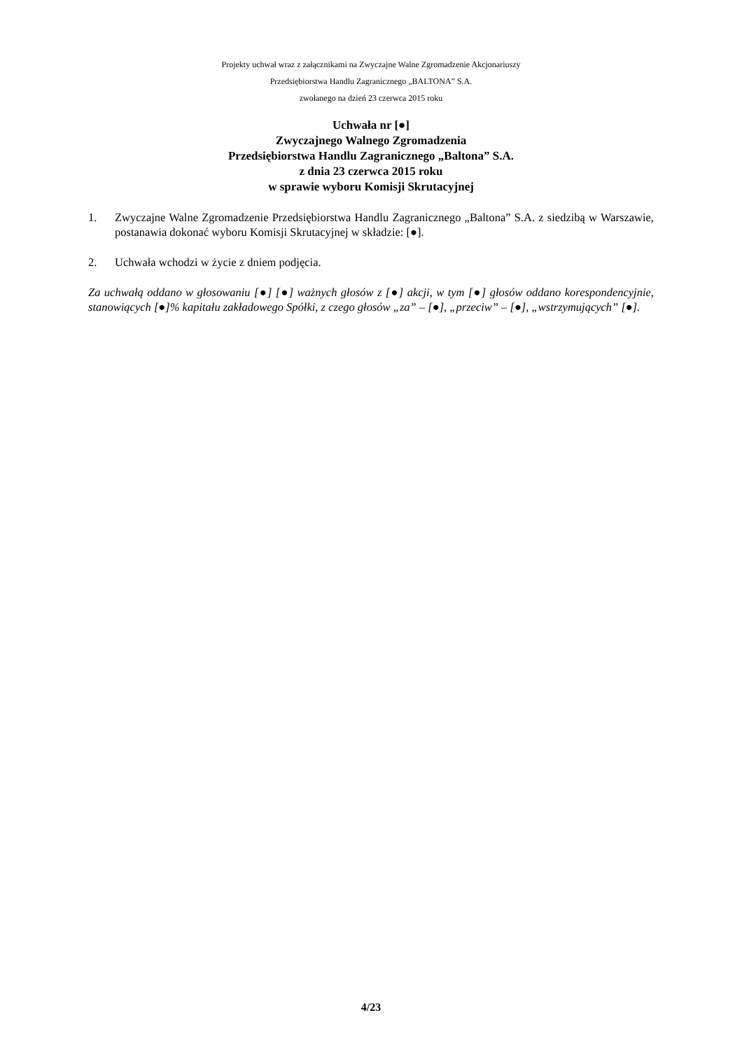Projekty uchwał wraz z załącznikami na Zwyczajne Walne Zgromadzenie Akcjonariuszy
Przedsiębiorstwa Handlu Zagranicznego „BALTONA” S.A.
zwołanego na dzień 23 czerwca 2015 roku
Uchwała nr [●]
Zwyczajnego Walnego Zgromadzenia
Przedsiębiorstwa Handlu Zagranicznego „Baltona” S.A.
z dnia 23 czerwca 2015 roku
w sprawie wyboru Komisji Skrutacyjnej
1. Zwyczajne Walne Zgromadzenie Przedsiębiorstwa Handlu Zagranicznego „Baltona” S.A. z siedzibą w Warszawie, postanawia dokonać wyboru Komisji Skrutacyjnej w składzie: [●].
2. Uchwała wchodzi w życie z dniem podjęcia.
Za uchwałą oddano w głosowaniu [●] [●] ważnych głosów z [●] akcji, w tym [●] głosów oddano korespondencyjnie, stanowiących [●]% kapitału zakładowego Spółki, z czego głosów „za” – [●], „przeciw” – [●], „wstrzymujących” [●].
4/23